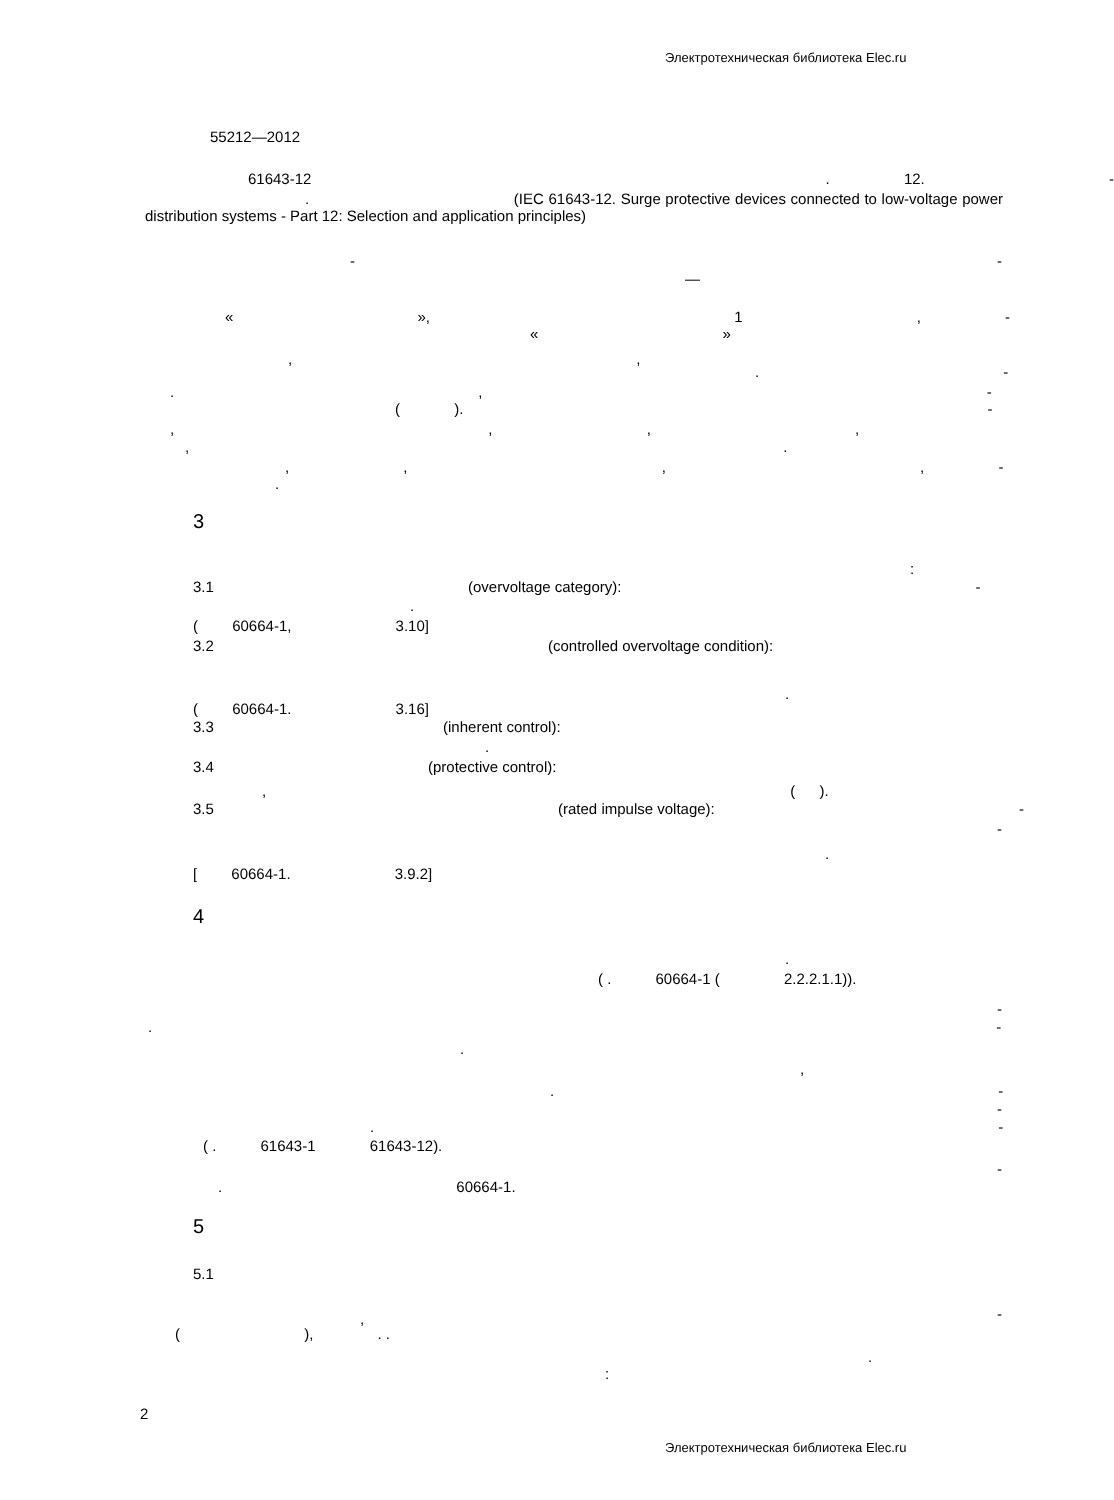Электротехническая библиотека Elec.ru
55212—2012
61643-12 . 12. -
. (IEC 61643-12. Surge protective devices connected to low-voltage power distribution systems - Part 12: Selection and application principles)
- -
—
« », 1 , -
« »
, ,
. -
. , -
( ). -
, , , ,
, .
, , , , -
.
3
:
3.1 (overvoltage category): -
.
( 60664-1, 3.10]
3.2 (controlled overvoltage condition):
.
( 60664-1. 3.16]
3.3 (inherent control):
.
3.4 (protective control):
, ( ).
3.5 (rated impulse voltage): -
-
.
[ 60664-1. 3.9.2]
4
.
( . 60664-1 ( 2.2.2.1.1)).
-
. -
.
,
. -
-
. -
( . 61643-1 61643-12).
-
. 60664-1.
5
5.1
-
,
( ), . .
.
:
2
Электротехническая библиотека Elec.ru